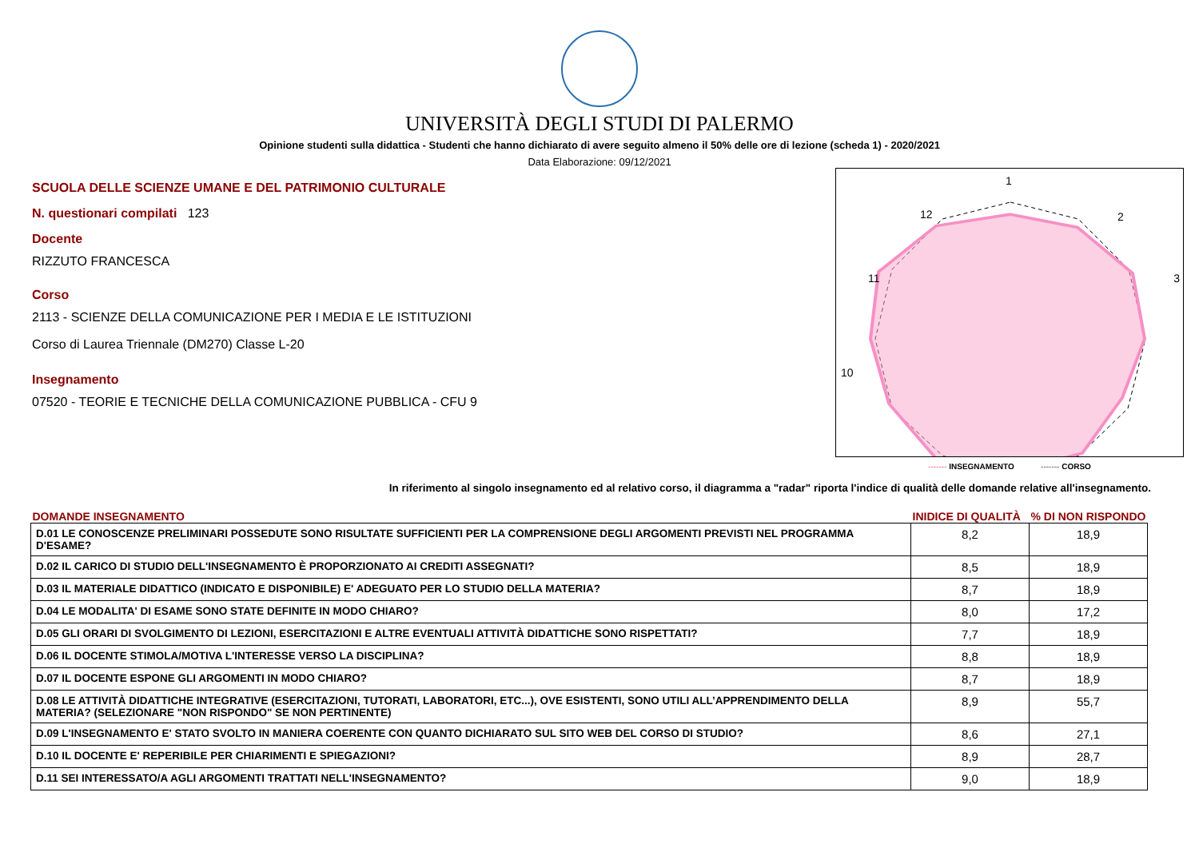UNIVERSITÀ DEGLI STUDI DI PALERMO
Opinione studenti sulla didattica - Studenti che hanno dichiarato di avere seguito almeno il 50% delle ore di lezione (scheda 1) - 2020/2021
Data Elaborazione: 09/12/2021
SCUOLA DELLE SCIENZE UMANE E DEL PATRIMONIO CULTURALE
N. questionari compilati 123
Docente
RIZZUTO FRANCESCA
Corso
2113 - SCIENZE DELLA COMUNICAZIONE PER I MEDIA E LE ISTITUZIONI
Corso di Laurea Triennale (DM270) Classe L-20
Insegnamento
07520 - TEORIE E TECNICHE DELLA COMUNICAZIONE PUBBLICA - CFU 9
1
2
3
10
12
11
------- INSEGNAMENTO ------- CORSO
In riferimento al singolo insegnamento ed al relativo corso, il diagramma a "radar" riporta l'indice di qualità delle domande relative all'insegnamento.
| DOMANDE INSEGNAMENTO | INIDICE DI QUALITÀ | % DI NON RISPONDO |
| --- | --- | --- |
| D.01 LE CONOSCENZE PRELIMINARI POSSEDUTE SONO RISULTATE SUFFICIENTI PER LA COMPRENSIONE DEGLI ARGOMENTI PREVISTI NEL PROGRAMMA D'ESAME? | 8,2 | 18,9 |
| D.02 IL CARICO DI STUDIO DELL'INSEGNAMENTO È PROPORZIONATO AI CREDITI ASSEGNATI? | 8,5 | 18,9 |
| D.03 IL MATERIALE DIDATTICO (INDICATO E DISPONIBILE) E' ADEGUATO PER LO STUDIO DELLA MATERIA? | 8,7 | 18,9 |
| D.04 LE MODALITA' DI ESAME SONO STATE DEFINITE IN MODO CHIARO? | 8,0 | 17,2 |
| D.05 GLI ORARI DI SVOLGIMENTO DI LEZIONI, ESERCITAZIONI E ALTRE EVENTUALI ATTIVITÀ DIDATTICHE SONO RISPETTATI? | 7,7 | 18,9 |
| D.06 IL DOCENTE STIMOLA/MOTIVA L'INTERESSE VERSO LA DISCIPLINA? | 8,8 | 18,9 |
| D.07 IL DOCENTE ESPONE GLI ARGOMENTI IN MODO CHIARO? | 8,7 | 18,9 |
| D.08 LE ATTIVITÀ DIDATTICHE INTEGRATIVE (ESERCITAZIONI, TUTORATI, LABORATORI, ETC...), OVE ESISTENTI, SONO UTILI ALL’APPRENDIMENTO DELLA MATERIA? (SELEZIONARE "NON RISPONDO" SE NON PERTINENTE) | 8,9 | 55,7 |
| D.09 L'INSEGNAMENTO E' STATO SVOLTO IN MANIERA COERENTE CON QUANTO DICHIARATO SUL SITO WEB DEL CORSO DI STUDIO? | 8,6 | 27,1 |
| D.10 IL DOCENTE E' REPERIBILE PER CHIARIMENTI E SPIEGAZIONI? | 8,9 | 28,7 |
| D.11 SEI INTERESSATO/A AGLI ARGOMENTI TRATTATI NELL'INSEGNAMENTO? | 9,0 | 18,9 |